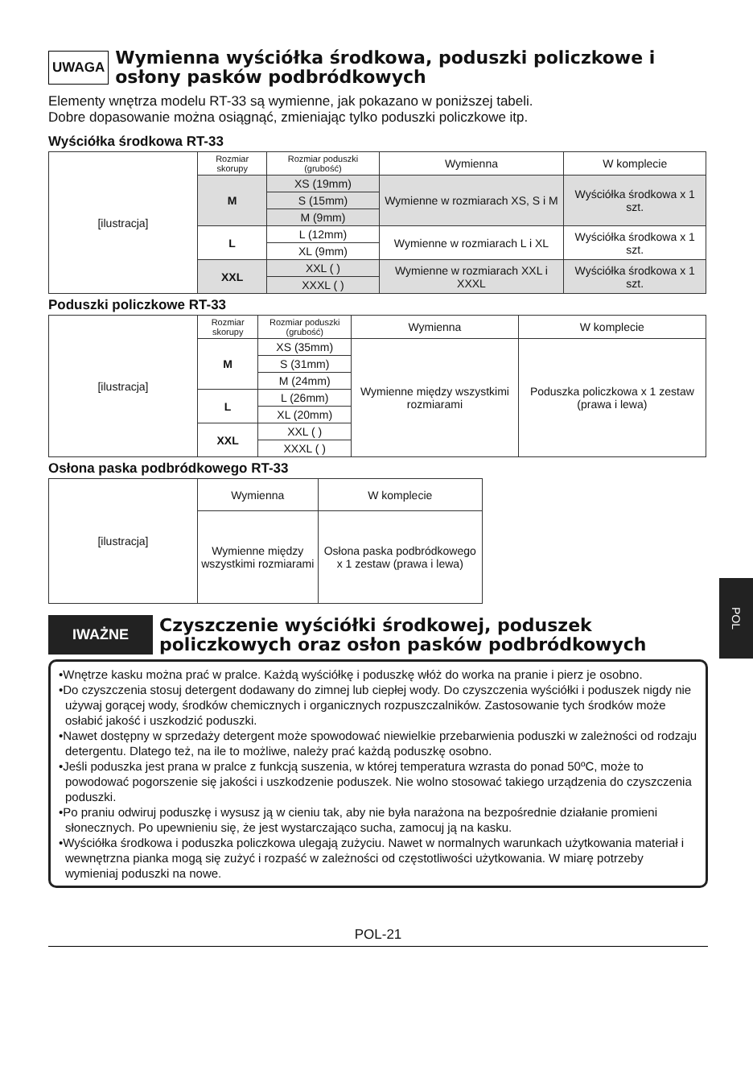UWAGA Wymienna wyściółka środkowa, poduszki policzkowe i osłony pasków podbródkowych
Elementy wnętrza modelu RT-33 są wymienne, jak pokazano w poniższej tabeli.
Dobre dopasowanie można osiągnąć, zmieniając tylko poduszki policzkowe itp.
Wyściółka środkowa RT-33
| [ilustracja] | Rozmiar skorupy | Rozmiar poduszki (grubość) | Wymienna | W komplecie |
| | M | XS (19mm) | Wymienne w rozmiarach XS, S i M | Wyściółka środkowa x 1 szt. |
| | | S (15mm) | | |
| | | M (9mm) | | |
| | L | L (12mm) | Wymienne w rozmiarach L i XL | Wyściółka środkowa x 1 szt. |
| | | XL (9mm) | | |
| | XXL | XXL ( ) | Wymienne w rozmiarach XXL i XXXL | Wyściółka środkowa x 1 szt. |
| | | XXXL ( ) | | |
Poduszki policzkowe RT-33
| [ilustracja] | Rozmiar skorupy | Rozmiar poduszki (grubość) | Wymienna | W komplecie |
| | M | XS (35mm) | Wymienne między wszystkimi rozmiarami | Poduszka policzkowa x 1 zestaw (prawa i lewa) |
| | | S (31mm) | | |
| | | M (24mm) | | |
| | L | L (26mm) | | |
| | | XL (20mm) | | |
| | XXL | XXL ( ) | | |
| | | XXXL ( ) | | |
Osłona paska podbródkowego RT-33
| [ilustracja] | Wymienna | W komplecie |
| | Wymienne między wszystkimi rozmiarami | Osłona paska podbródkowego x 1 zestaw (prawa i lewa) |
IWAŻNE Czyszczenie wyściółki środkowej, poduszek policzkowych oraz osłon pasków podbródkowych
•Wnętrze kasku można prać w pralce. Każdą wyściółkę i poduszkę włóż do worka na pranie i pierz je osobno.
•Do czyszczenia stosuj detergent dodawany do zimnej lub ciepłej wody. Do czyszczenia wyściółki i poduszek nigdy nie używaj gorącej wody, środków chemicznych i organicznych rozpuszczalników. Zastosowanie tych środków może osłabić jakość i uszkodzić poduszki.
•Nawet dostępny w sprzedaży detergent może spowodować niewielkie przebarwienia poduszki w zależności od rodzaju detergentu. Dlatego też, na ile to możliwe, należy prać każdą poduszkę osobno.
•Jeśli poduszka jest prana w pralce z funkcją suszenia, w której temperatura wzrasta do ponad 50ºC, może to powodować pogorszenie się jakości i uszkodzenie poduszek. Nie wolno stosować takiego urządzenia do czyszczenia poduszki.
•Po praniu odwiruj poduszkę i wysusz ją w cieniu tak, aby nie była narażona na bezpośrednie działanie promieni słonecznych. Po upewnieniu się, że jest wystarczająco sucha, zamocuj ją na kasku.
•Wyściółka środkowa i poduszka policzkowa ulegają zużyciu. Nawet w normalnych warunkach użytkowania materiał i wewnętrzna pianka mogą się zużyć i rozpaść w zależności od częstotliwości użytkowania. W miarę potrzeby wymieniaj poduszki na nowe.
POL-21
POL